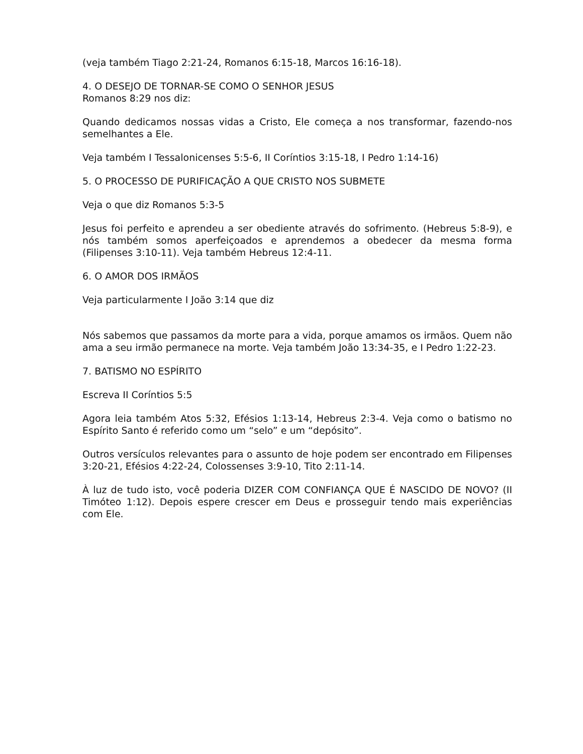(veja também Tiago 2:21-24, Romanos 6:15-18, Marcos 16:16-18).
4. O DESEJO DE TORNAR-SE COMO O SENHOR JESUS
Romanos 8:29 nos diz:
Quando dedicamos nossas vidas a Cristo, Ele começa a nos transformar, fazendo-nos semelhantes a Ele.
Veja também I Tessalonicenses 5:5-6, II Coríntios 3:15-18, I Pedro 1:14-16)
5. O PROCESSO DE PURIFICAÇÃO A QUE CRISTO NOS SUBMETE
Veja o que diz Romanos 5:3-5
Jesus foi perfeito e aprendeu a ser obediente através do sofrimento. (Hebreus 5:8-9), e nós também somos aperfeiçoados e aprendemos a obedecer da mesma forma (Filipenses 3:10-11). Veja também Hebreus 12:4-11.
6. O AMOR DOS IRMÃOS
Veja particularmente I João 3:14 que diz
Nós sabemos que passamos da morte para a vida, porque amamos os irmãos. Quem não ama a seu irmão permanece na morte. Veja também João 13:34-35, e I Pedro 1:22-23.
7. BATISMO NO ESPÍRITO
Escreva II Coríntios 5:5
Agora leia também Atos 5:32, Efésios 1:13-14, Hebreus 2:3-4. Veja como o batismo no Espírito Santo é referido como um “selo” e um “depósito”.
Outros versículos relevantes para o assunto de hoje podem ser encontrado em Filipenses 3:20-21, Efésios 4:22-24, Colossenses 3:9-10, Tito 2:11-14.
À luz de tudo isto, você poderia DIZER COM CONFIANÇA QUE É NASCIDO DE NOVO? (II Timóteo 1:12). Depois espere crescer em Deus e prosseguir tendo mais experiências com Ele.